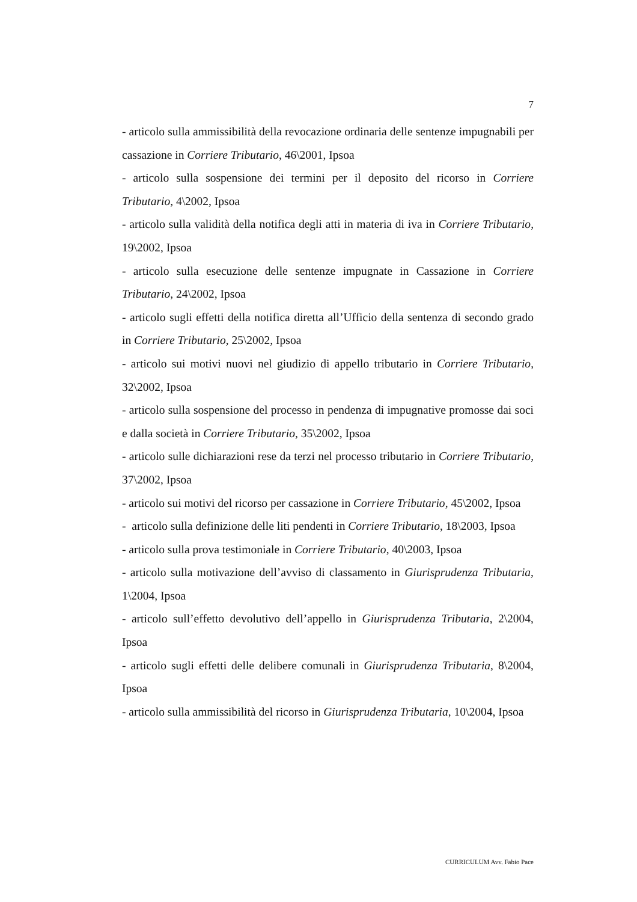7
- articolo sulla ammissibilità della revocazione ordinaria delle sentenze impugnabili per cassazione in Corriere Tributario, 46\2001, Ipsoa
- articolo sulla sospensione dei termini per il deposito del ricorso in Corriere Tributario, 4\2002, Ipsoa
- articolo sulla validità della notifica degli atti in materia di iva in Corriere Tributario, 19\2002, Ipsoa
- articolo sulla esecuzione delle sentenze impugnate in Cassazione in Corriere Tributario, 24\2002, Ipsoa
- articolo sugli effetti della notifica diretta all’Ufficio della sentenza di secondo grado in Corriere Tributario, 25\2002, Ipsoa
- articolo sui motivi nuovi nel giudizio di appello tributario in Corriere Tributario, 32\2002, Ipsoa
- articolo sulla sospensione del processo in pendenza di impugnative promosse dai soci e dalla società in Corriere Tributario, 35\2002, Ipsoa
- articolo sulle dichiarazioni rese da terzi nel processo tributario in Corriere Tributario, 37\2002, Ipsoa
- articolo sui motivi del ricorso per cassazione in Corriere Tributario, 45\2002, Ipsoa
- articolo sulla definizione delle liti pendenti in Corriere Tributario, 18\2003, Ipsoa
- articolo sulla prova testimoniale in Corriere Tributario, 40\2003, Ipsoa
- articolo sulla motivazione dell’avviso di classamento in Giurisprudenza Tributaria, 1\2004, Ipsoa
- articolo sull’effetto devolutivo dell’appello in Giurisprudenza Tributaria, 2\2004, Ipsoa
- articolo sugli effetti delle delibere comunali in Giurisprudenza Tributaria, 8\2004, Ipsoa
- articolo sulla ammissibilità del ricorso in Giurisprudenza Tributaria, 10\2004, Ipsoa
CURRICULUM Avv. Fabio Pace